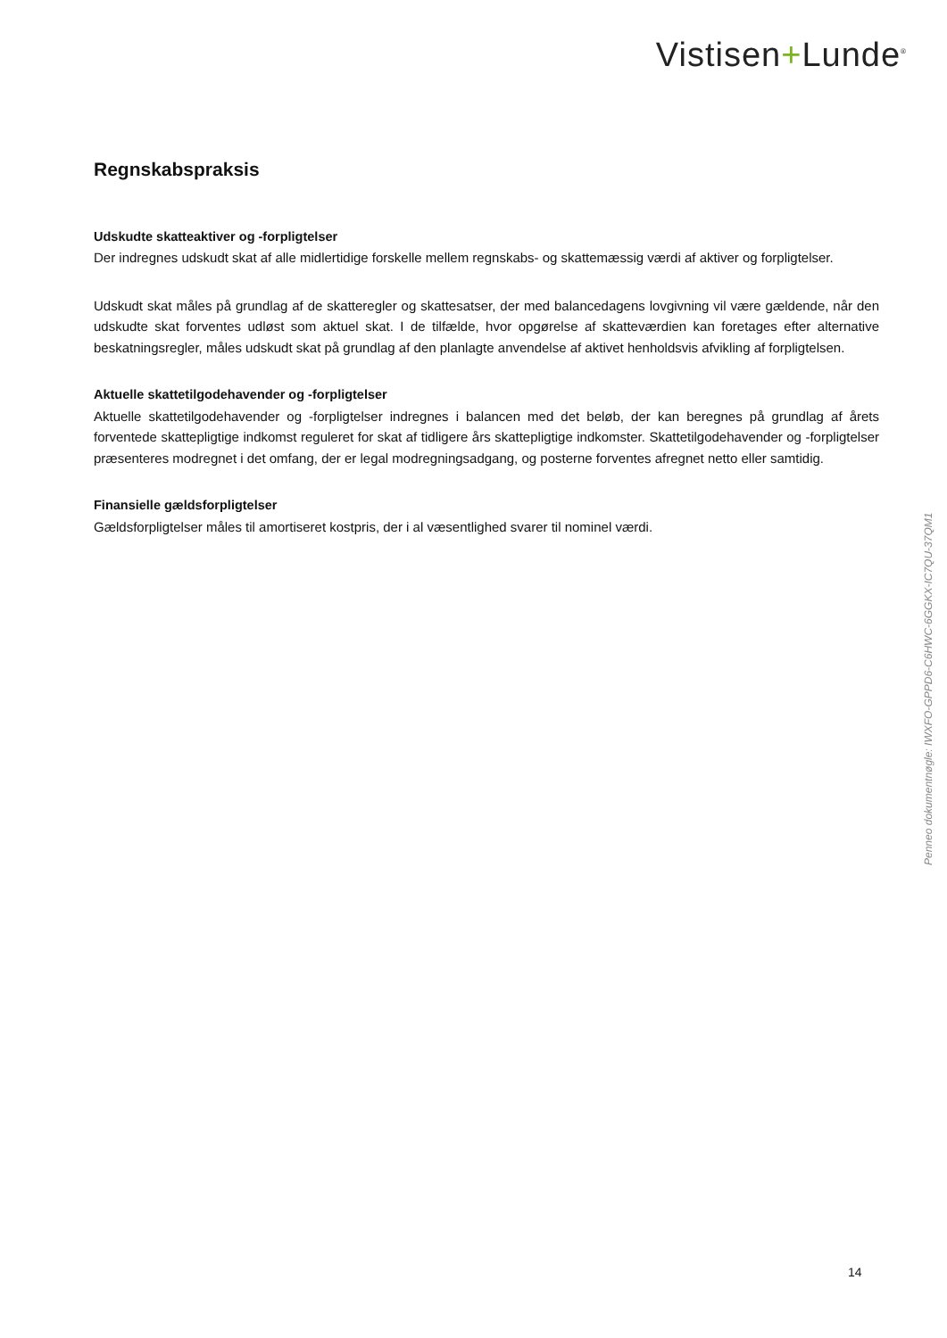Vistisen+Lunde<sup>®</sup>
Regnskabspraksis
Udskudte skatteaktiver og -forpligtelser
Der indregnes udskudt skat af alle midlertidige forskelle mellem regnskabs- og skattemæssig værdi af aktiver og forpligtelser.
Udskudt skat måles på grundlag af de skatteregler og skattesatser, der med balancedagens lovgivning vil være gældende, når den udskudte skat forventes udløst som aktuel skat. I de tilfælde, hvor opgørelse af skatteværdien kan foretages efter alternative beskatningsregler, måles udskudt skat på grundlag af den planlagte anvendelse af aktivet henholdsvis afvikling af forpligtelsen.
Aktuelle skattetilgodehavender og -forpligtelser
Aktuelle skattetilgodehavender og -forpligtelser indregnes i balancen med det beløb, der kan beregnes på grundlag af årets forventede skattepligtige indkomst reguleret for skat af tidligere års skattepligtige indkomster. Skattetilgodehavender og -forpligtelser præsenteres modregnet i det omfang, der er legal modregningsadgang, og posterne forventes afregnet netto eller samtidig.
Finansielle gældsforpligtelser
Gældsforpligtelser måles til amortiseret kostpris, der i al væsentlighed svarer til nominel værdi.
Penneo dokumentnøgle: IWXFO-GPPD6-C6HWC-6GGKX-IC7QU-37QM1
14